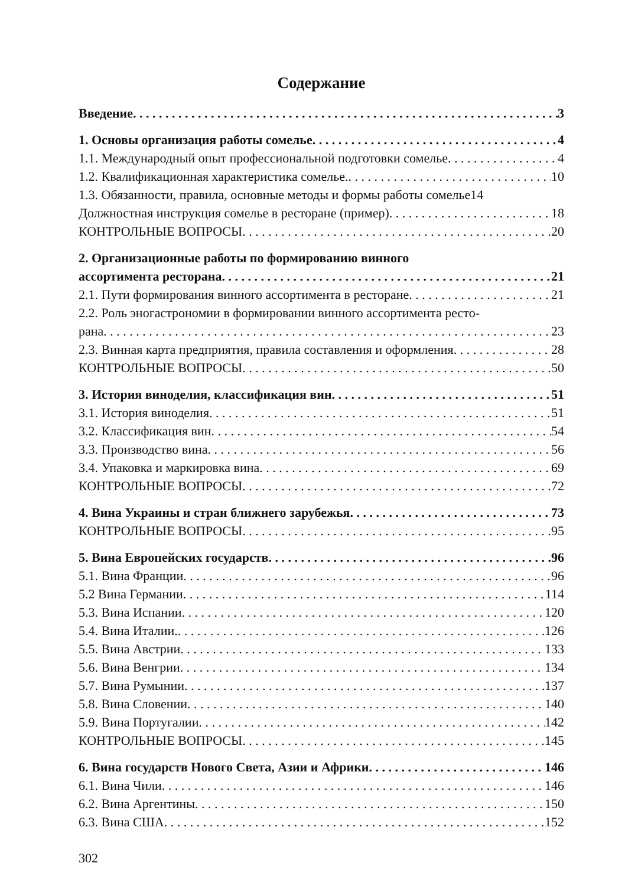Содержание
Введение 3
1. Основы организация работы сомелье 4
1.1. Международный опыт профессиональной подготовки сомелье 4
1.2. Квалификационная характеристика сомелье. 10
1.3. Обязанности, правила, основные методы и формы работы сомелье 14
Должностная инструкция сомелье в ресторане (пример) 18
КОНТРОЛЬНЫЕ ВОПРОСЫ 20
2. Организационные работы по формированию винного
ассортимента ресторана 21
2.1. Пути формирования винного ассортимента в ресторане 21
2.2. Роль эногастрономии в формировании винного ассортимента ресто-
рана 23
2.3. Винная карта предприятия, правила составления и оформления 28
КОНТРОЛЬНЫЕ ВОПРОСЫ 50
3. История виноделия, классификация вин 51
3.1. История виноделия 51
3.2. Классификация вин 54
3.3. Производство вина 56
3.4. Упаковка и маркировка вина 69
КОНТРОЛЬНЫЕ ВОПРОСЫ 72
4. Вина Украины и стран ближнего зарубежья 73
КОНТРОЛЬНЫЕ ВОПРОСЫ 95
5. Вина Европейских государств 96
5.1. Вина Франции 96
5.2 Вина Германии 114
5.3. Вина Испании 120
5.4. Вина Италии. 126
5.5. Вина Австрии 133
5.6. Вина Венгрии 134
5.7. Вина Румынии 137
5.8. Вина Словении 140
5.9. Вина Португалии 142
КОНТРОЛЬНЫЕ ВОПРОСЫ 145
6. Вина государств Нового Света, Азии и Африки 146
6.1. Вина Чили 146
6.2. Вина Аргентины 150
6.3. Вина США 152
302